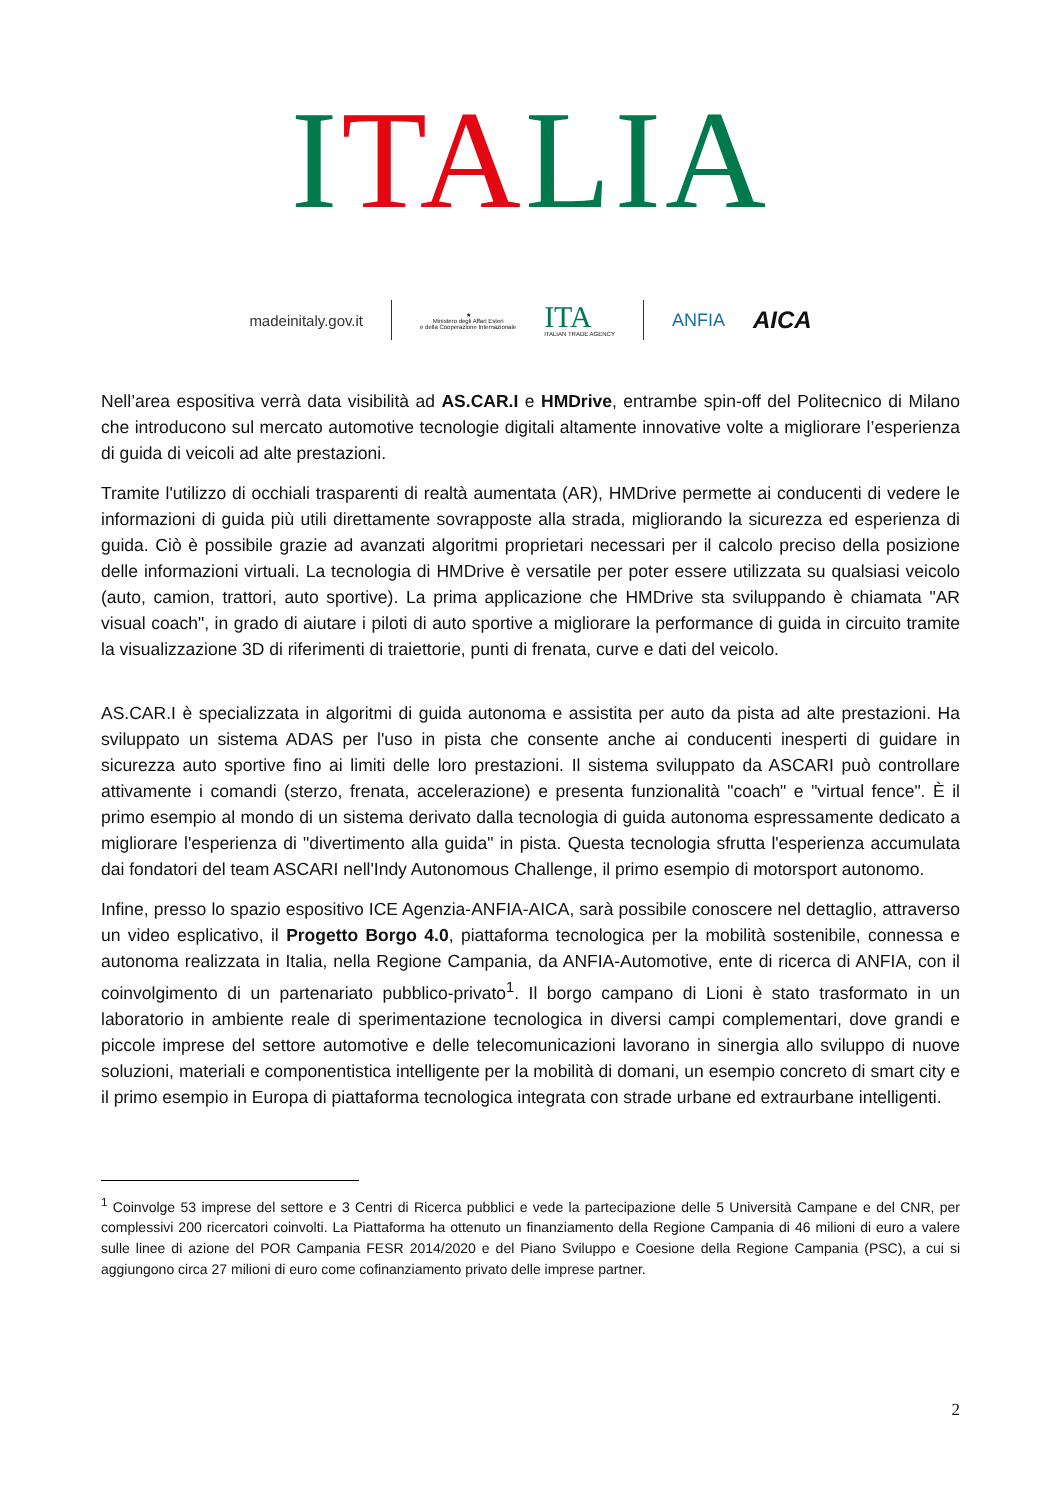ITALIA
madeinitaly.gov.it
★
Ministero degli Affari Esteri
e della Cooperazione Internazionale
ITA
ITALIAN TRADE AGENCY
ANFIA AICA
Nell’area espositiva verrà data visibilità ad AS.CAR.I e HMDrive, entrambe spin-off del Politecnico di Milano che introducono sul mercato automotive tecnologie digitali altamente innovative volte a migliorare l’esperienza di guida di veicoli ad alte prestazioni.
Tramite l'utilizzo di occhiali trasparenti di realtà aumentata (AR), HMDrive permette ai conducenti di vedere le informazioni di guida più utili direttamente sovrapposte alla strada, migliorando la sicurezza ed esperienza di guida. Ciò è possibile grazie ad avanzati algoritmi proprietari necessari per il calcolo preciso della posizione delle informazioni virtuali. La tecnologia di HMDrive è versatile per poter essere utilizzata su qualsiasi veicolo (auto, camion, trattori, auto sportive). La prima applicazione che HMDrive sta sviluppando è chiamata "AR visual coach", in grado di aiutare i piloti di auto sportive a migliorare la performance di guida in circuito tramite la visualizzazione 3D di riferimenti di traiettorie, punti di frenata, curve e dati del veicolo.
AS.CAR.I è specializzata in algoritmi di guida autonoma e assistita per auto da pista ad alte prestazioni. Ha sviluppato un sistema ADAS per l'uso in pista che consente anche ai conducenti inesperti di guidare in sicurezza auto sportive fino ai limiti delle loro prestazioni. Il sistema sviluppato da ASCARI può controllare attivamente i comandi (sterzo, frenata, accelerazione) e presenta funzionalità "coach" e "virtual fence". È il primo esempio al mondo di un sistema derivato dalla tecnologia di guida autonoma espressamente dedicato a migliorare l'esperienza di "divertimento alla guida" in pista. Questa tecnologia sfrutta l'esperienza accumulata dai fondatori del team ASCARI nell'Indy Autonomous Challenge, il primo esempio di motorsport autonomo.
Infine, presso lo spazio espositivo ICE Agenzia-ANFIA-AICA, sarà possibile conoscere nel dettaglio, attraverso un video esplicativo, il Progetto Borgo 4.0, piattaforma tecnologica per la mobilità sostenibile, connessa e autonoma realizzata in Italia, nella Regione Campania, da ANFIA-Automotive, ente di ricerca di ANFIA, con il coinvolgimento di un partenariato pubblico-privato<sup>1</sup>. Il borgo campano di Lioni è stato trasformato in un laboratorio in ambiente reale di sperimentazione tecnologica in diversi campi complementari, dove grandi e piccole imprese del settore automotive e delle telecomunicazioni lavorano in sinergia allo sviluppo di nuove soluzioni, materiali e componentistica intelligente per la mobilità di domani, un esempio concreto di smart city e il primo esempio in Europa di piattaforma tecnologica integrata con strade urbane ed extraurbane intelligenti.
<sup>1</sup> Coinvolge 53 imprese del settore e 3 Centri di Ricerca pubblici e vede la partecipazione delle 5 Università Campane e del CNR, per complessivi 200 ricercatori coinvolti. La Piattaforma ha ottenuto un finanziamento della Regione Campania di 46 milioni di euro a valere sulle linee di azione del POR Campania FESR 2014/2020 e del Piano Sviluppo e Coesione della Regione Campania (PSC), a cui si aggiungono circa 27 milioni di euro come cofinanziamento privato delle imprese partner.
2